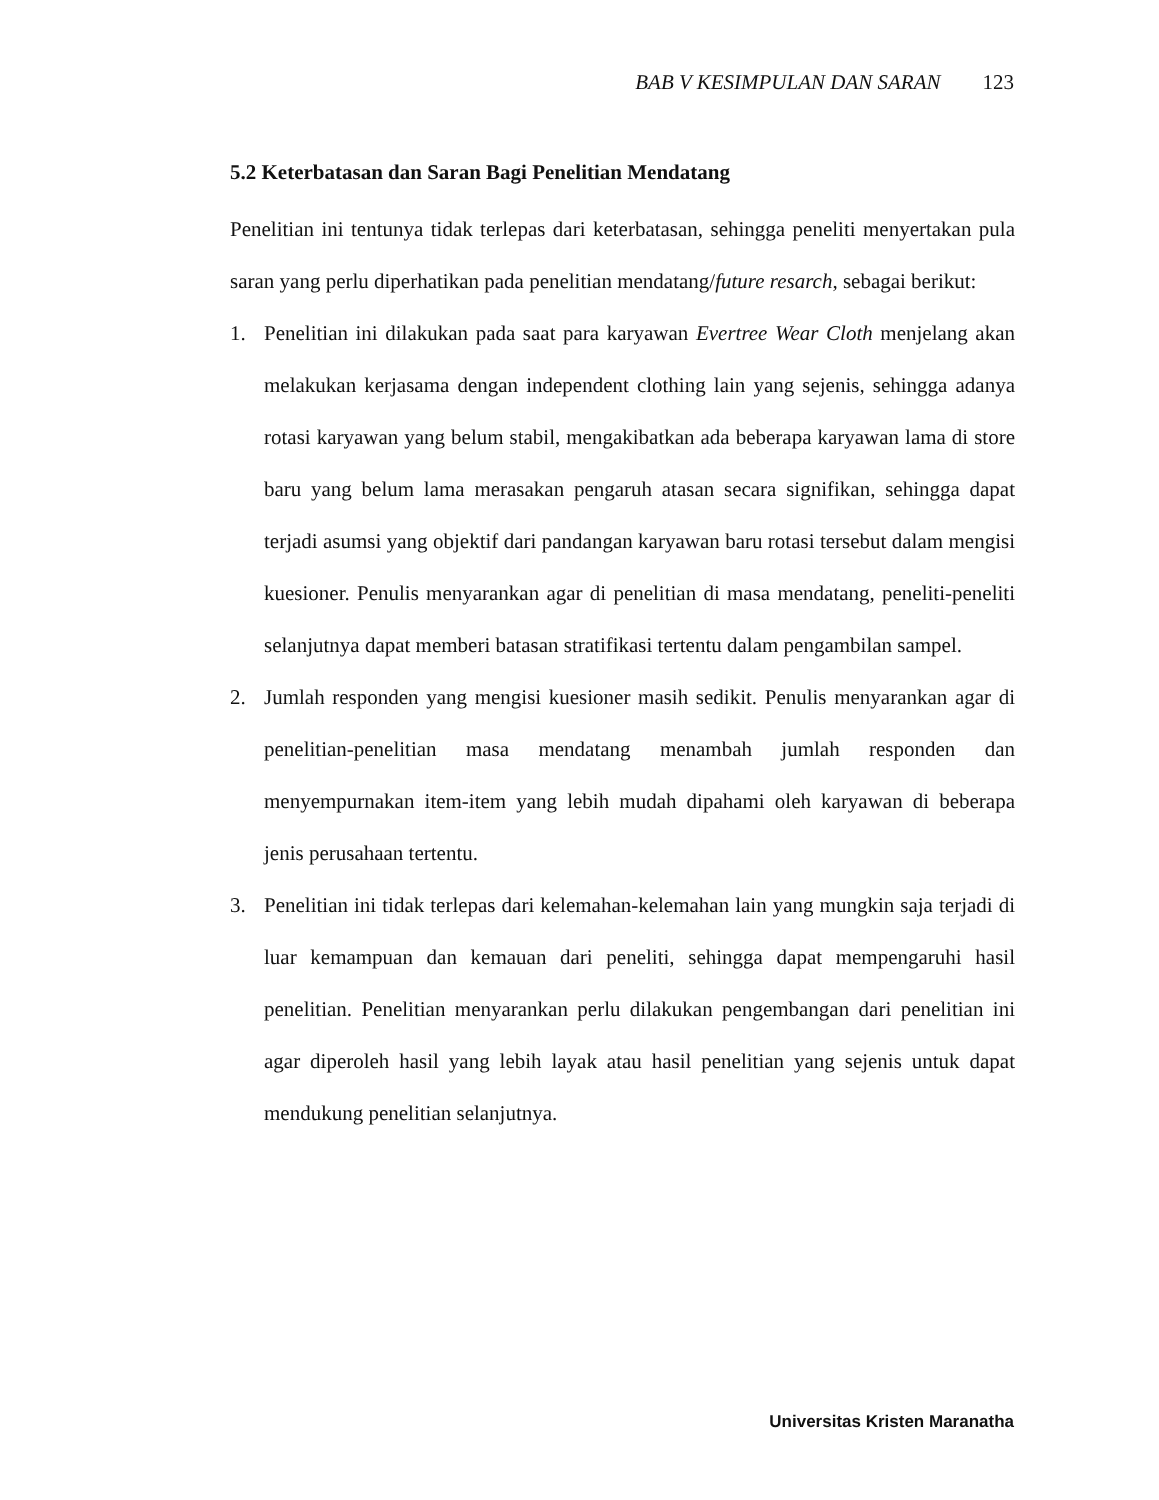BAB V KESIMPULAN DAN SARAN 123
5.2 Keterbatasan dan Saran Bagi Penelitian Mendatang
Penelitian ini tentunya tidak terlepas dari keterbatasan, sehingga peneliti menyertakan pula saran yang perlu diperhatikan pada penelitian mendatang/future resarch, sebagai berikut:
1. Penelitian ini dilakukan pada saat para karyawan Evertree Wear Cloth menjelang akan melakukan kerjasama dengan independent clothing lain yang sejenis, sehingga adanya rotasi karyawan yang belum stabil, mengakibatkan ada beberapa karyawan lama di store baru yang belum lama merasakan pengaruh atasan secara signifikan, sehingga dapat terjadi asumsi yang objektif dari pandangan karyawan baru rotasi tersebut dalam mengisi kuesioner. Penulis menyarankan agar di penelitian di masa mendatang, peneliti-peneliti selanjutnya dapat memberi batasan stratifikasi tertentu dalam pengambilan sampel.
2. Jumlah responden yang mengisi kuesioner masih sedikit. Penulis menyarankan agar di penelitian-penelitian masa mendatang menambah jumlah responden dan menyempurnakan item-item yang lebih mudah dipahami oleh karyawan di beberapa jenis perusahaan tertentu.
3. Penelitian ini tidak terlepas dari kelemahan-kelemahan lain yang mungkin saja terjadi di luar kemampuan dan kemauan dari peneliti, sehingga dapat mempengaruhi hasil penelitian. Penelitian menyarankan perlu dilakukan pengembangan dari penelitian ini agar diperoleh hasil yang lebih layak atau hasil penelitian yang sejenis untuk dapat mendukung penelitian selanjutnya.
Universitas Kristen Maranatha